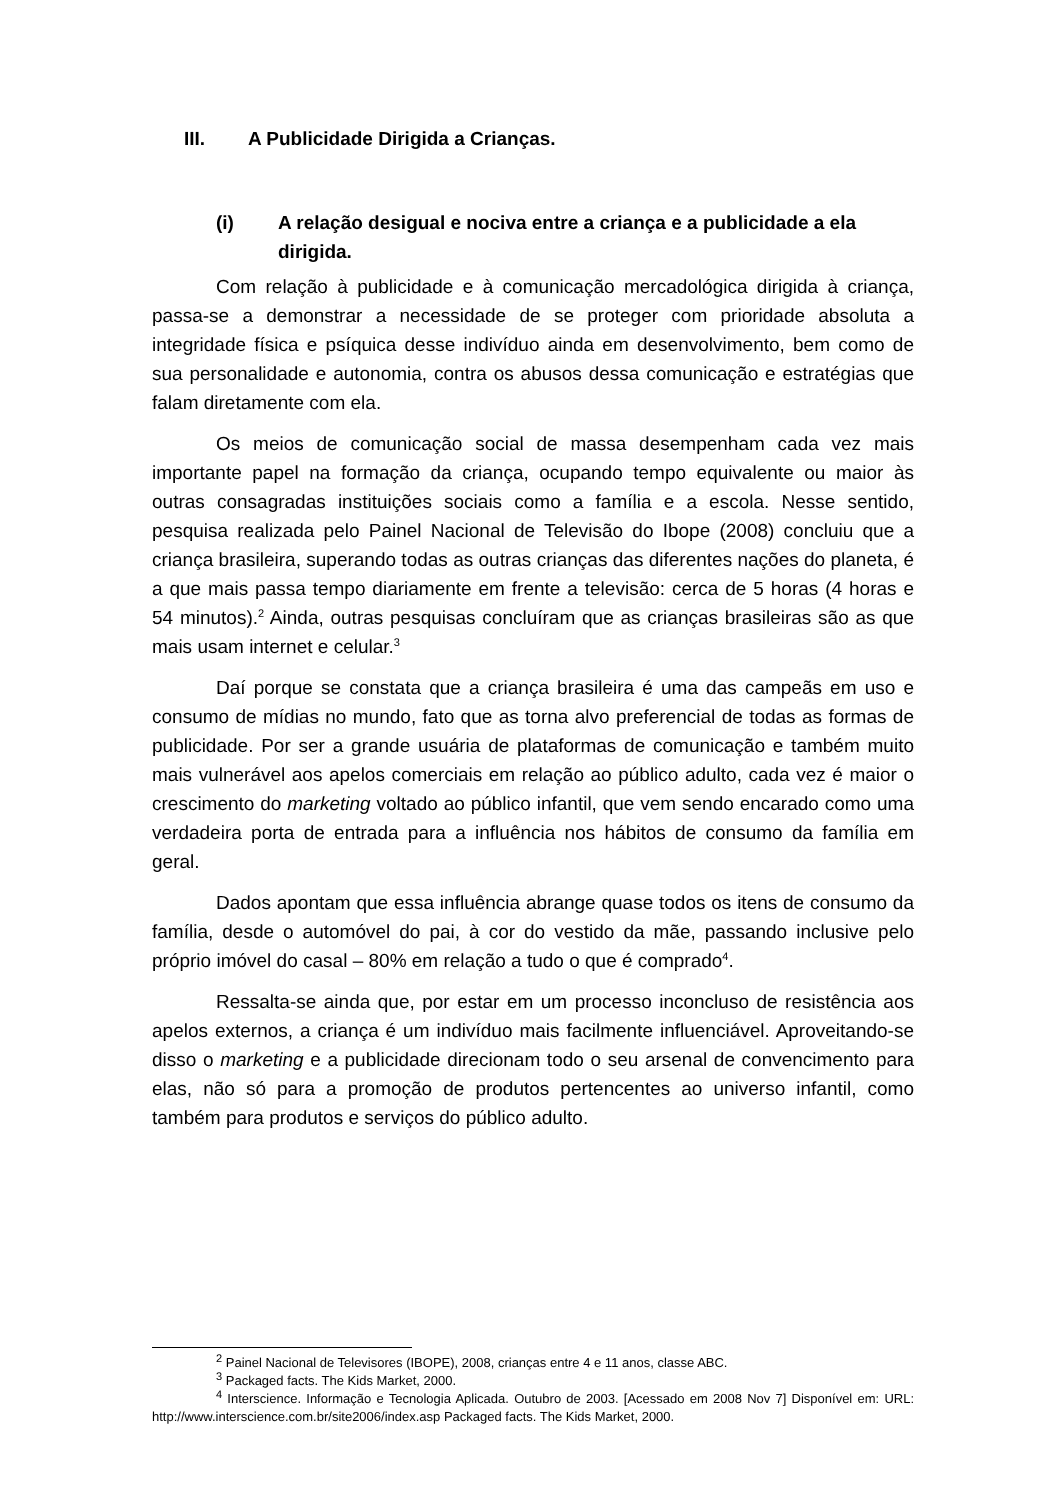III. A Publicidade Dirigida a Crianças.
(i) A relação desigual e nociva entre a criança e a publicidade a ela dirigida.
Com relação à publicidade e à comunicação mercadológica dirigida à criança, passa-se a demonstrar a necessidade de se proteger com prioridade absoluta a integridade física e psíquica desse indivíduo ainda em desenvolvimento, bem como de sua personalidade e autonomia, contra os abusos dessa comunicação e estratégias que falam diretamente com ela.
Os meios de comunicação social de massa desempenham cada vez mais importante papel na formação da criança, ocupando tempo equivalente ou maior às outras consagradas instituições sociais como a família e a escola. Nesse sentido, pesquisa realizada pelo Painel Nacional de Televisão do Ibope (2008) concluiu que a criança brasileira, superando todas as outras crianças das diferentes nações do planeta, é a que mais passa tempo diariamente em frente a televisão: cerca de 5 horas (4 horas e 54 minutos).<sup>2</sup> Ainda, outras pesquisas concluíram que as crianças brasileiras são as que mais usam internet e celular.<sup>3</sup>
Daí porque se constata que a criança brasileira é uma das campeãs em uso e consumo de mídias no mundo, fato que as torna alvo preferencial de todas as formas de publicidade. Por ser a grande usuária de plataformas de comunicação e também muito mais vulnerável aos apelos comerciais em relação ao público adulto, cada vez é maior o crescimento do marketing voltado ao público infantil, que vem sendo encarado como uma verdadeira porta de entrada para a influência nos hábitos de consumo da família em geral.
Dados apontam que essa influência abrange quase todos os itens de consumo da família, desde o automóvel do pai, à cor do vestido da mãe, passando inclusive pelo próprio imóvel do casal – 80% em relação a tudo o que é comprado<sup>4</sup>.
Ressalta-se ainda que, por estar em um processo inconcluso de resistência aos apelos externos, a criança é um indivíduo mais facilmente influenciável. Aproveitando-se disso o marketing e a publicidade direcionam todo o seu arsenal de convencimento para elas, não só para a promoção de produtos pertencentes ao universo infantil, como também para produtos e serviços do público adulto.
<sup>2</sup> Painel Nacional de Televisores (IBOPE), 2008, crianças entre 4 e 11 anos, classe ABC.
<sup>3</sup> Packaged facts. The Kids Market, 2000.
<sup>4</sup> Interscience. Informação e Tecnologia Aplicada. Outubro de 2003. [Acessado em 2008 Nov 7] Disponível em: URL: http://www.interscience.com.br/site2006/index.asp Packaged facts. The Kids Market, 2000.